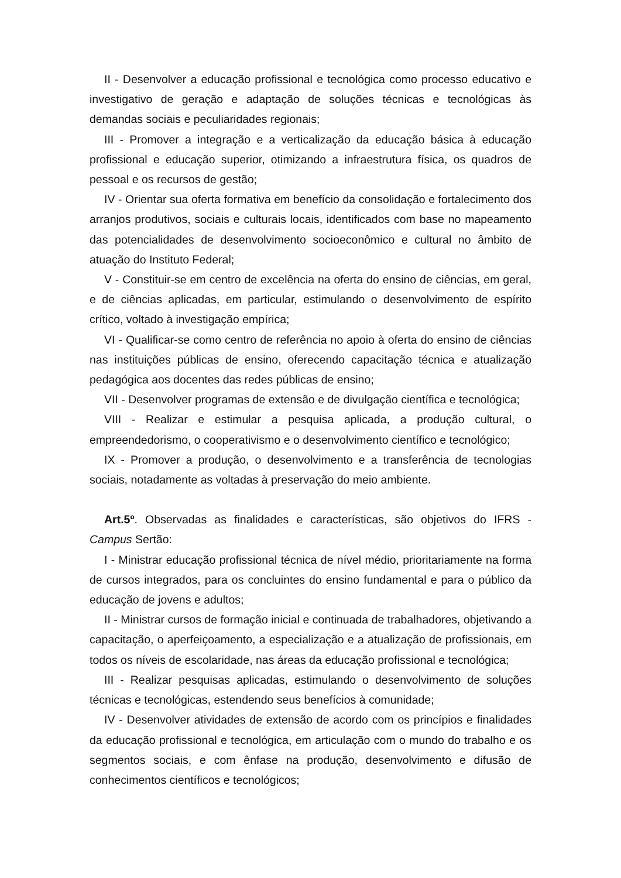II - Desenvolver a educação profissional e tecnológica como processo educativo e investigativo de geração e adaptação de soluções técnicas e tecnológicas às demandas sociais e peculiaridades regionais;
III - Promover a integração e a verticalização da educação básica à educação profissional e educação superior, otimizando a infraestrutura física, os quadros de pessoal e os recursos de gestão;
IV - Orientar sua oferta formativa em benefício da consolidação e fortalecimento dos arranjos produtivos, sociais e culturais locais, identificados com base no mapeamento das potencialidades de desenvolvimento socioeconômico e cultural no âmbito de atuação do Instituto Federal;
V - Constituir-se em centro de excelência na oferta do ensino de ciências, em geral, e de ciências aplicadas, em particular, estimulando o desenvolvimento de espírito crítico, voltado à investigação empírica;
VI - Qualificar-se como centro de referência no apoio à oferta do ensino de ciências nas instituições públicas de ensino, oferecendo capacitação técnica e atualização pedagógica aos docentes das redes públicas de ensino;
VII - Desenvolver programas de extensão e de divulgação científica e tecnológica;
VIII - Realizar e estimular a pesquisa aplicada, a produção cultural, o empreendedorismo, o cooperativismo e o desenvolvimento científico e tecnológico;
IX - Promover a produção, o desenvolvimento e a transferência de tecnologias sociais, notadamente as voltadas à preservação do meio ambiente.
Art.5º. Observadas as finalidades e características, são objetivos do IFRS - Campus Sertão:
I - Ministrar educação profissional técnica de nível médio, prioritariamente na forma de cursos integrados, para os concluintes do ensino fundamental e para o público da educação de jovens e adultos;
II - Ministrar cursos de formação inicial e continuada de trabalhadores, objetivando a capacitação, o aperfeiçoamento, a especialização e a atualização de profissionais, em todos os níveis de escolaridade, nas áreas da educação profissional e tecnológica;
III - Realizar pesquisas aplicadas, estimulando o desenvolvimento de soluções técnicas e tecnológicas, estendendo seus benefícios à comunidade;
IV - Desenvolver atividades de extensão de acordo com os princípios e finalidades da educação profissional e tecnológica, em articulação com o mundo do trabalho e os segmentos sociais, e com ênfase na produção, desenvolvimento e difusão de conhecimentos científicos e tecnológicos;